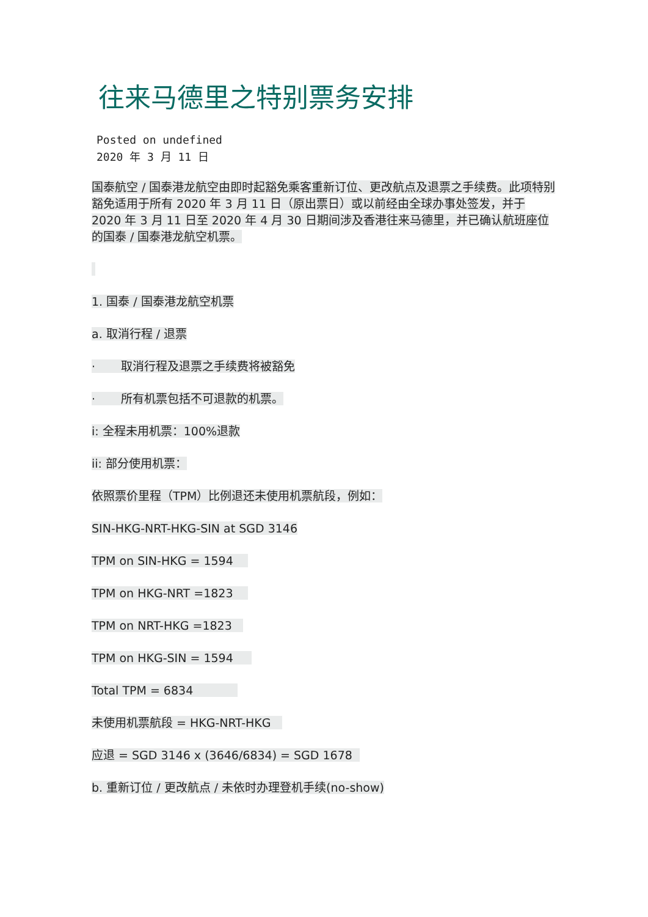往来马德里之特别票务安排
Posted on undefined
2020 年 3 月 11 日
国泰航空 / 国泰港龙航空由即时起豁免乘客重新订位、更改航点及退票之手续费。此项特别豁免适用于所有 2020 年 3 月 11 日（原出票日）或以前经由全球办事处签发，并于 2020 年 3 月 11 日至 2020 年 4 月 30 日期间涉及香港往来马德里，并已确认航班座位的国泰 / 国泰港龙航空机票。
1. 国泰 / 国泰港龙航空机票
a. 取消行程 / 退票
· 取消行程及退票之手续费将被豁免
· 所有机票包括不可退款的机票。
i: 全程未用机票：100%退款
ii: 部分使用机票：
依照票价里程（TPM）比例退还未使用机票航段，例如：
SIN-HKG-NRT-HKG-SIN at SGD 3146
TPM on SIN-HKG = 1594
TPM on HKG-NRT =1823
TPM on NRT-HKG =1823
TPM on HKG-SIN = 1594
Total TPM = 6834
未使用机票航段 = HKG-NRT-HKG
应退 = SGD 3146 x (3646/6834) = SGD 1678
b. 重新订位 / 更改航点 / 未依时办理登机手续(no-show)